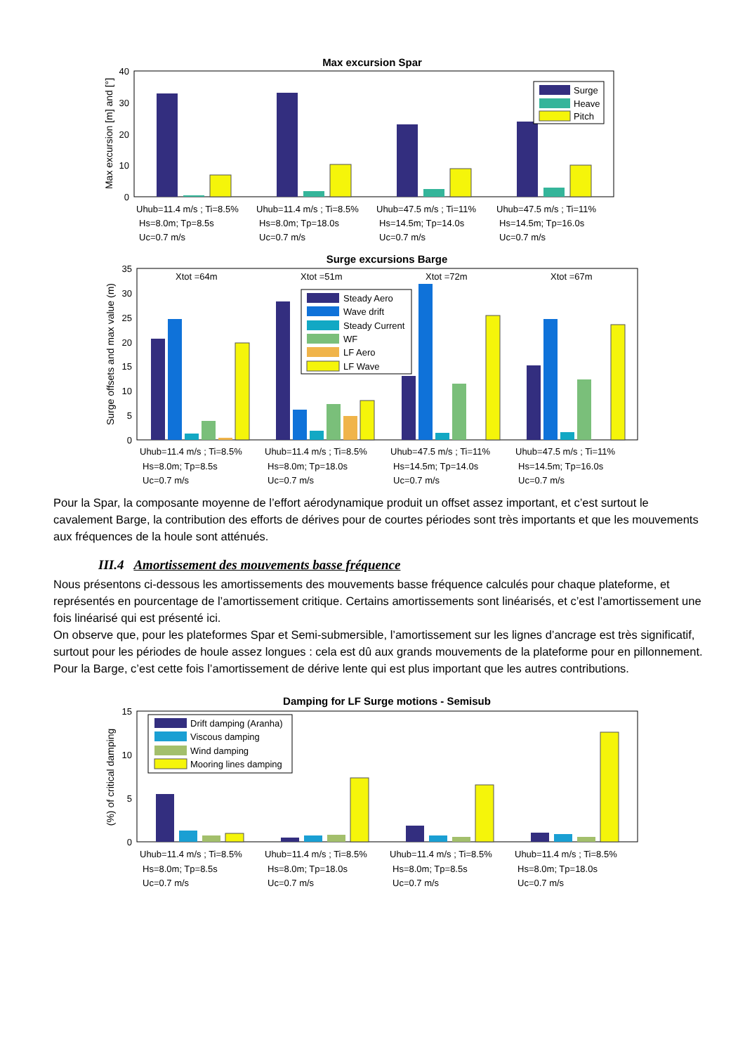Max excursion Spar
40
30
20
10
0
Max excursion [m] and [°]
Surge
Heave
Pitch
Uhub=11.4 m/s ; Ti=8.5%
Hs=8.0m; Tp=8.5s
Uc=0.7 m/s
Uhub=11.4 m/s ; Ti=8.5%
Hs=8.0m; Tp=18.0s
Uc=0.7 m/s
Uhub=47.5 m/s ; Ti=11%
Hs=14.5m; Tp=14.0s
Uc=0.7 m/s
Uhub=47.5 m/s ; Ti=11%
Hs=14.5m; Tp=16.0s
Uc=0.7 m/s
Surge excursions Barge
35
30
25
20
15
10
5
0
Surge offsets and max value (m)
Xtot =64m
Xtot =51m
Xtot =72m
Xtot =67m
Steady Aero
Wave drift
Steady Current
WF
LF Aero
LF Wave
Uhub=11.4 m/s ; Ti=8.5%
Hs=8.0m; Tp=8.5s
Uc=0.7 m/s
Uhub=11.4 m/s ; Ti=8.5%
Hs=8.0m; Tp=18.0s
Uc=0.7 m/s
Uhub=47.5 m/s ; Ti=11%
Hs=14.5m; Tp=14.0s
Uc=0.7 m/s
Uhub=47.5 m/s ; Ti=11%
Hs=14.5m; Tp=16.0s
Uc=0.7 m/s
Pour la Spar, la composante moyenne de l’effort aérodynamique produit un offset assez important, et c’est surtout le cavalement Barge, la contribution des efforts de dérives pour de courtes périodes sont très importants et que les mouvements aux fréquences de la houle sont atténués.
III.4 Amortissement des mouvements basse fréquence
Nous présentons ci-dessous les amortissements des mouvements basse fréquence calculés pour chaque plateforme, et représentés en pourcentage de l’amortissement critique. Certains amortissements sont linéarisés, et c’est l’amortissement une fois linéarisé qui est présenté ici.
On observe que, pour les plateformes Spar et Semi-submersible, l’amortissement sur les lignes d’ancrage est très significatif, surtout pour les périodes de houle assez longues : cela est dû aux grands mouvements de la plateforme pour en pillonnement.
Pour la Barge, c’est cette fois l’amortissement de dérive lente qui est plus important que les autres contributions.
Damping for LF Surge motions - Semisub
15
10
5
0
(%) of critical damping
Drift damping (Aranha)
Viscous damping
Wind damping
Mooring lines damping
Uhub=11.4 m/s ; Ti=8.5%
Hs=8.0m; Tp=8.5s
Uc=0.7 m/s
Uhub=11.4 m/s ; Ti=8.5%
Hs=8.0m; Tp=18.0s
Uc=0.7 m/s
Uhub=11.4 m/s ; Ti=8.5%
Hs=8.0m; Tp=8.5s
Uc=0.7 m/s
Uhub=11.4 m/s ; Ti=8.5%
Hs=8.0m; Tp=18.0s
Uc=0.7 m/s